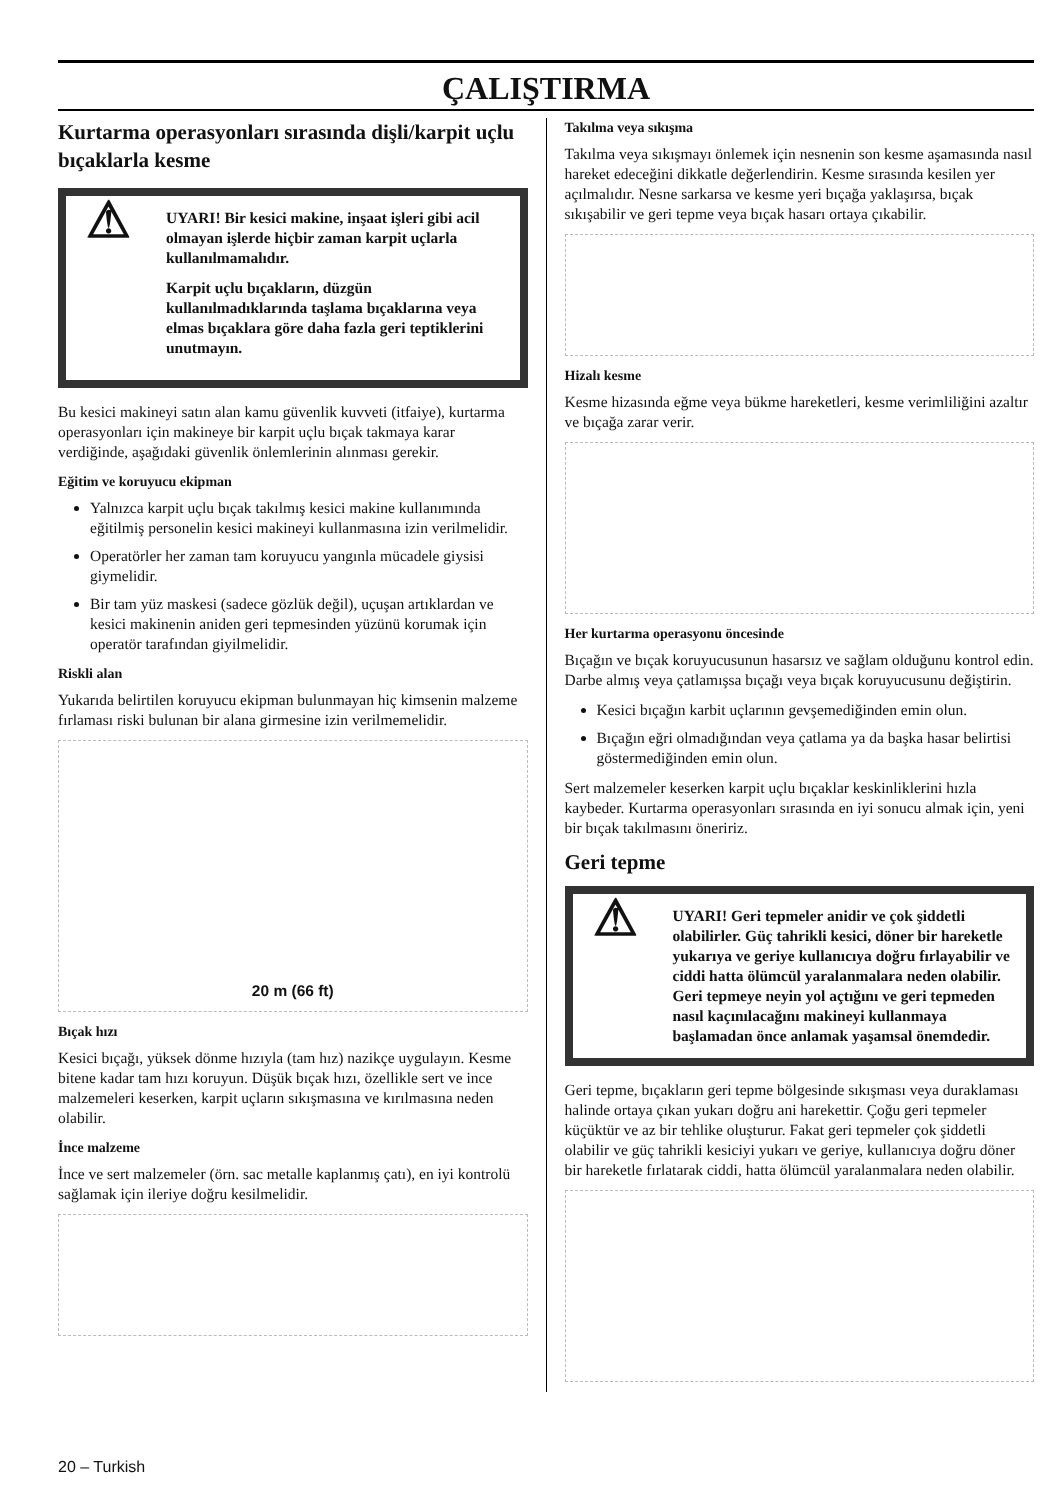ÇALIŞTIRMA
Kurtarma operasyonları sırasında dişli/karpit uçlu bıçaklarla kesme
⚠
UYARI! Bir kesici makine, inşaat işleri gibi acil olmayan işlerde hiçbir zaman karpit uçlarla kullanılmamalıdır.
Karpit uçlu bıçakların, düzgün kullanılmadıklarında taşlama bıçaklarına veya elmas bıçaklara göre daha fazla geri teptiklerini unutmayın.
Bu kesici makineyi satın alan kamu güvenlik kuvveti (itfaiye), kurtarma operasyonları için makineye bir karpit uçlu bıçak takmaya karar verdiğinde, aşağıdaki güvenlik önlemlerinin alınması gerekir.
Eğitim ve koruyucu ekipman
Yalnızca karpit uçlu bıçak takılmış kesici makine kullanımında eğitilmiş personelin kesici makineyi kullanmasına izin verilmelidir.
Operatörler her zaman tam koruyucu yangınla mücadele giysisi giymelidir.
Bir tam yüz maskesi (sadece gözlük değil), uçuşan artıklardan ve kesici makinenin aniden geri tepmesinden yüzünü korumak için operatör tarafından giyilmelidir.
Riskli alan
Yukarıda belirtilen koruyucu ekipman bulunmayan hiç kimsenin malzeme fırlaması riski bulunan bir alana girmesine izin verilmemelidir.
20 m (66 ft)
Bıçak hızı
Kesici bıçağı, yüksek dönme hızıyla (tam hız) nazikçe uygulayın. Kesme bitene kadar tam hızı koruyun. Düşük bıçak hızı, özellikle sert ve ince malzemeleri keserken, karpit uçların sıkışmasına ve kırılmasına neden olabilir.
İnce malzeme
İnce ve sert malzemeler (örn. sac metalle kaplanmış çatı), en iyi kontrolü sağlamak için ileriye doğru kesilmelidir.
Takılma veya sıkışma
Takılma veya sıkışmayı önlemek için nesnenin son kesme aşamasında nasıl hareket edeceğini dikkatle değerlendirin. Kesme sırasında kesilen yer açılmalıdır. Nesne sarkarsa ve kesme yeri bıçağa yaklaşırsa, bıçak sıkışabilir ve geri tepme veya bıçak hasarı ortaya çıkabilir.
Hizalı kesme
Kesme hizasında eğme veya bükme hareketleri, kesme verimliliğini azaltır ve bıçağa zarar verir.
Her kurtarma operasyonu öncesinde
Bıçağın ve bıçak koruyucusunun hasarsız ve sağlam olduğunu kontrol edin. Darbe almış veya çatlamışsa bıçağı veya bıçak koruyucusunu değiştirin.
Kesici bıçağın karbit uçlarının gevşemediğinden emin olun.
Bıçağın eğri olmadığından veya çatlama ya da başka hasar belirtisi göstermediğinden emin olun.
Sert malzemeler keserken karpit uçlu bıçaklar keskinliklerini hızla kaybeder. Kurtarma operasyonları sırasında en iyi sonucu almak için, yeni bir bıçak takılmasını öneririz.
Geri tepme
⚠ UYARI! Geri tepmeler anidir ve çok şiddetli olabilirler. Güç tahrikli kesici, döner bir hareketle yukarıya ve geriye kullanıcıya doğru fırlayabilir ve ciddi hatta ölümcül yaralanmalara neden olabilir. Geri tepmeye neyin yol açtığını ve geri tepmeden nasıl kaçınılacağını makineyi kullanmaya başlamadan önce anlamak yaşamsal önemdedir.
Geri tepme, bıçakların geri tepme bölgesinde sıkışması veya duraklaması halinde ortaya çıkan yukarı doğru ani harekettir. Çoğu geri tepmeler küçüktür ve az bir tehlike oluşturur. Fakat geri tepmeler çok şiddetli olabilir ve güç tahrikli kesiciyi yukarı ve geriye, kullanıcıya doğru döner bir hareketle fırlatarak ciddi, hatta ölümcül yaralanmalara neden olabilir.
20 – Turkish